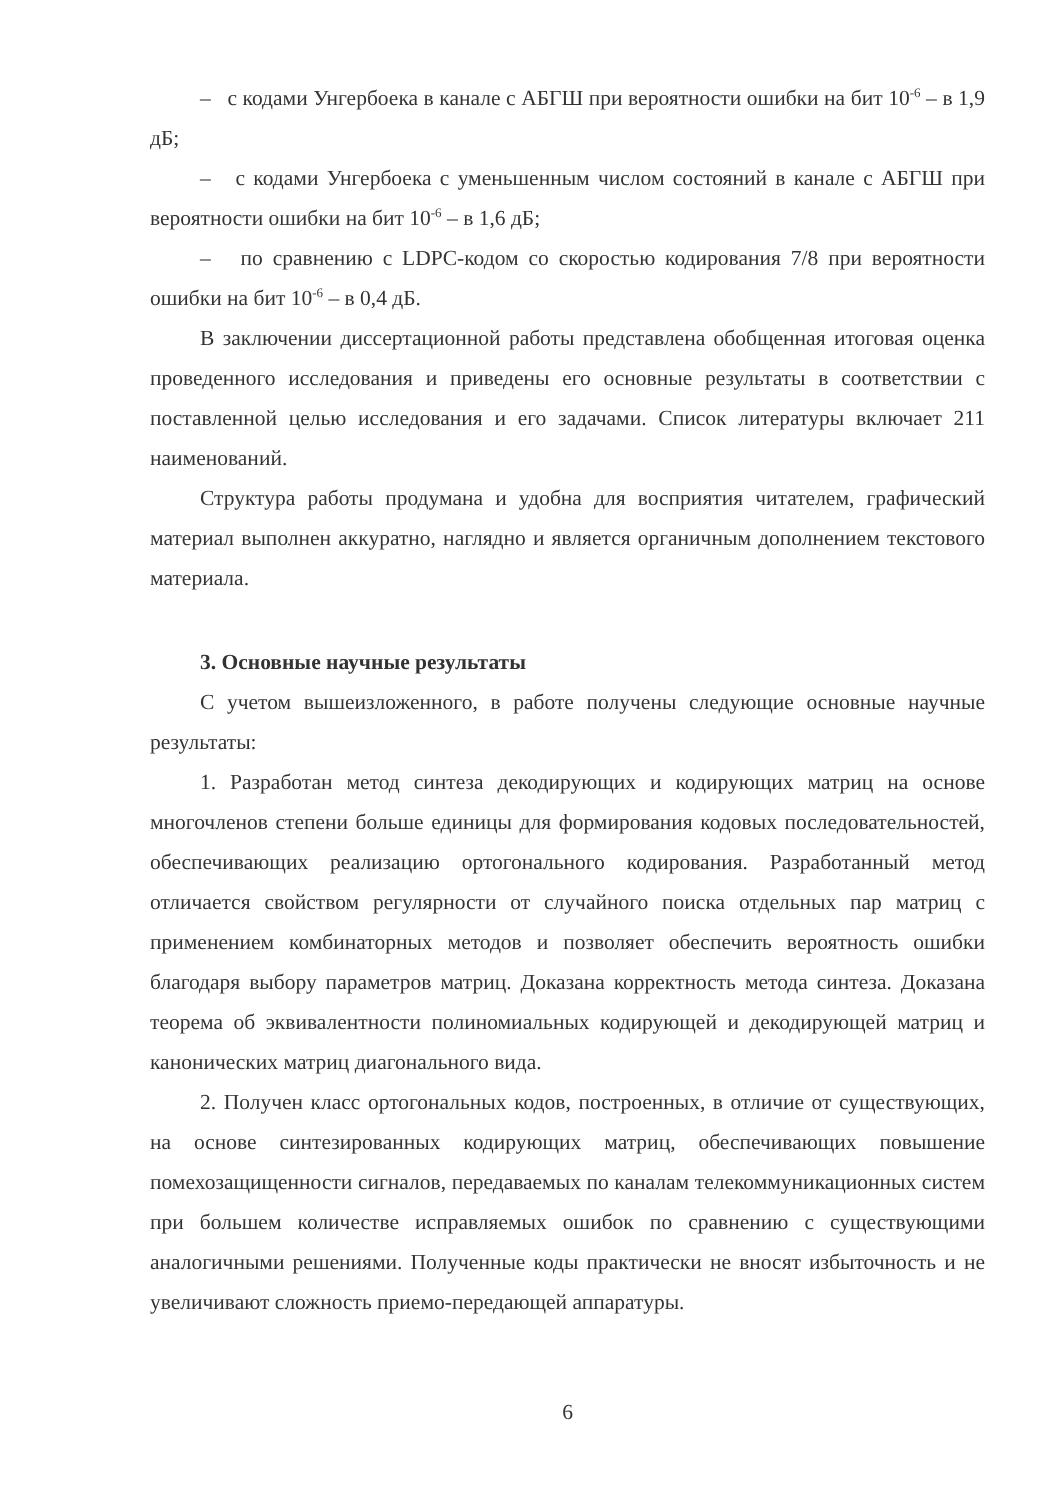– с кодами Унгербоека в канале с АБГШ при вероятности ошибки на бит 10<sup>-6</sup> – в 1,9 дБ;
– с кодами Унгербоека с уменьшенным числом состояний в канале с АБГШ при вероятности ошибки на бит 10<sup>-6</sup> – в 1,6 дБ;
– по сравнению с LDPC-кодом со скоростью кодирования 7/8 при вероятности ошибки на бит 10<sup>-6</sup> – в 0,4 дБ.
В заключении диссертационной работы представлена обобщенная итоговая оценка проведенного исследования и приведены его основные результаты в соответствии с поставленной целью исследования и его задачами. Список литературы включает 211 наименований.
Структура работы продумана и удобна для восприятия читателем, графический материал выполнен аккуратно, наглядно и является органичным дополнением текстового материала.
3. Основные научные результаты
С учетом вышеизложенного, в работе получены следующие основные научные результаты:
1. Разработан метод синтеза декодирующих и кодирующих матриц на основе многочленов степени больше единицы для формирования кодовых последовательностей, обеспечивающих реализацию ортогонального кодирования. Разработанный метод отличается свойством регулярности от случайного поиска отдельных пар матриц с применением комбинаторных методов и позволяет обеспечить вероятность ошибки благодаря выбору параметров матриц. Доказана корректность метода синтеза. Доказана теорема об эквивалентности полиномиальных кодирующей и декодирующей матриц и канонических матриц диагонального вида.
2. Получен класс ортогональных кодов, построенных, в отличие от существующих, на основе синтезированных кодирующих матриц, обеспечивающих повышение помехозащищенности сигналов, передаваемых по каналам телекоммуникационных систем при большем количестве исправляемых ошибок по сравнению с существующими аналогичными решениями. Полученные коды практически не вносят избыточность и не увеличивают сложность приемо-передающей аппаратуры.
6